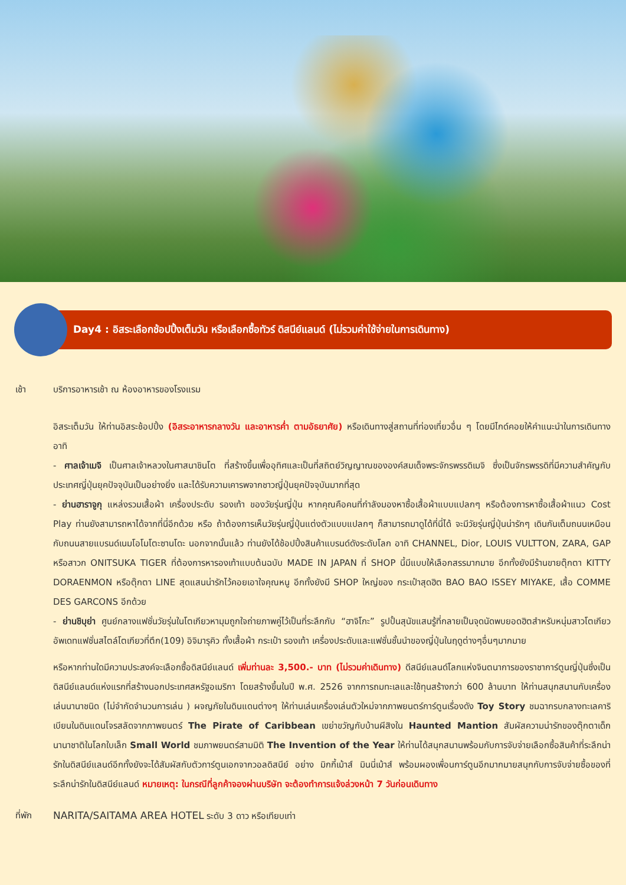Day4 : อิสระเลือกช้อปปิ้งเต็มวัน หรือเลือกซื้อทัวร์ ดิสนีย์แลนด์ (ไม่รวมค่าใช้จ่ายในการเดินทาง)
เช้า บริการอาหารเช้า ณ ห้องอาหารของโรงแรม
อิสระเต็มวัน ให้ท่านอิสระช้อปปิ้ง (อิสระอาหารกลางวัน และอาหารค่ำ ตามอัธยาศัย) หรือเดินทางสู่สถานที่ท่องเที่ยวอื่น ๆ โดยมีไกด์คอยให้คำแนะนำในการเดินทาง อาทิ
- ศาลเจ้าเมจิ เป็นศาลเจ้าหลวงในศาสนาชินโต ที่สร้างขึ้นเพื่ออุทิศและเป็นที่สถิตย์วิญญาณขององค์สมเด็จพระจักรพรรดิเมจิ ซึ่งเป็นจักรพรรดิที่มีความสำคัญกับประเทศญี่ปุ่นยุคปัจจุบันเป็นอย่างยิ่ง และได้รับความเคารพจากชาวญี่ปุ่นยุคปัจจุบันมากที่สุด
- ย่านฮาราจูกุ แหล่งรวมเสื้อผ้า เครื่องประดับ รองเท้า ของวัยรุ่นญี่ปุ่น หากคุณคือคนที่กำลังมองหาซื้อเสื้อผ้าแบบแปลกๆ หรือต้องการหาซื้อเสื้อผ้าแนว Cost Play ท่านยังสามารถหาได้จากที่นี่อีกด้วย หรือ ถ้าต้องการเห็นวัยรุ่นญี่ปุ่นแต่งตัวแบบแปลกๆ ก็สามารถมาดูได้ที่นี่ได้ จะมีวัยรุ่นญี่ปุ่นน่ารักๆ เดินกันเต็มถนนเหมือนกับถนนสายแบรนด์เนมโอโมโตะซานโดะ นอกจากนั้นแล้ว ท่านยังได้ช้อปปิ้งสินค้าแบรนด์ดังระดับโลก อาทิ CHANNEL, Dior, LOUIS VULTTON, ZARA, GAP หรือสาวก ONITSUKA TIGER ที่ต้องการหารองเท้าแบบต้นฉบับ MADE IN JAPAN ที่ SHOP นี้มีแบบให้เลือกสรรมากมาย อีกทั้งยังมีร้านขายตุ๊กตา KITTY DORAENMON หรือตุ๊กตา LINE สุดแสนน่ารักไว้คอยเอาใจคุณหนู อีกทั้งยังมี SHOP ใหญ่ของ กระเป๋าสุดฮิต BAO BAO ISSEY MIYAKE, เสื้อ COMME DES GARCONS อีกด้วย
- ย่านชิบุย่า ศูนย์กลางแฟชั่นวัยรุ่นในโตเกียวหามุมถูกใจถ่ายภาพคู่ไว้เป็นที่ระลึกกับ “ฮาจิโกะ” รูปปั้นสุนัขแสนรู้ที่กลายเป็นจุดนัดพบยอดฮิตสำหรับหนุ่มสาวโตเกียว อัพเดทแฟชั่นสไตล์โตเกียวที่ตึก(109) อิจิมารุคิว ทั้งเสื้อผ้า กระเป๋า รองเท้า เครื่องประดับและแฟชั่นชั้นนำของญี่ปุ่นในฤดูต่างๆอื่นๆมากมาย
หรือหากท่านใดมีความประสงค์จะเลือกซื้อดิสนีย์แลนด์ เพิ่มท่านละ 3,500.- บาท (ไม่รวมค่าเดินทาง) ดีสนีย์แลนด์โลกแห่งจินตนาการของราชาการ์ตูนญี่ปุ่นซึ่งเป็นดิสนีย์แลนด์แห่งแรกที่สร้างนอกประเทศสหรัฐอเมริกา โดยสร้างขึ้นในปี พ.ศ. 2526 จากการถมทะเลและใช้ทุนสร้างกว่า 600 ล้านบาท ให้ท่านสนุกสนานกับเครื่องเล่นนานาชนิด (ไม่จำกัดจำนวนการเล่น ) ผจญภัยในดินแดนต่างๆ ให้ท่านเล่นเครื่องเล่นตัวใหม่จากภาพยนตร์การ์ตูนเรื่องดัง Toy Story ชมฉากรบกลางทะเลคาริเบียนในดินแดนโจรสลัดจากภาพยนตร์ The Pirate of Caribbean เขย่าขวัญกับบ้านผีสิงใน Haunted Mantion สัมผัสความน่ารักของตุ๊กตาเด็กนานาชาติในโลกใบเล็ก Small World ชมภาพยนตร์สามมิติ The Invention of the Year ให้ท่านได้สนุกสนานพร้อมกับการจับจ่ายเลือกซื้อสินค้าที่ระลึกน่ารักในดิสนีย์แลนด์อีกทั้งยังจะได้สัมผัสกับตัวการ์ตูนเอกจากวอลดิสนีย์ อย่าง มิกกี้เม้าส์ มินนี่เม้าส์ พร้อมผองเพื่อนการ์ตูนอีกมากมายสนุกกับการจับจ่ายซื้อของที่ระลึกน่ารักในดิสนีย์แลนด์ หมายเหตุ: ในกรณีที่ลูกค้าจองผ่านบริษัท จะต้องทำการแจ้งล่วงหน้า 7 วันก่อนเดินทาง
ที่พัก NARITA/SAITAMA AREA HOTEL ระดับ 3 ดาว หรือเทียบเท่า